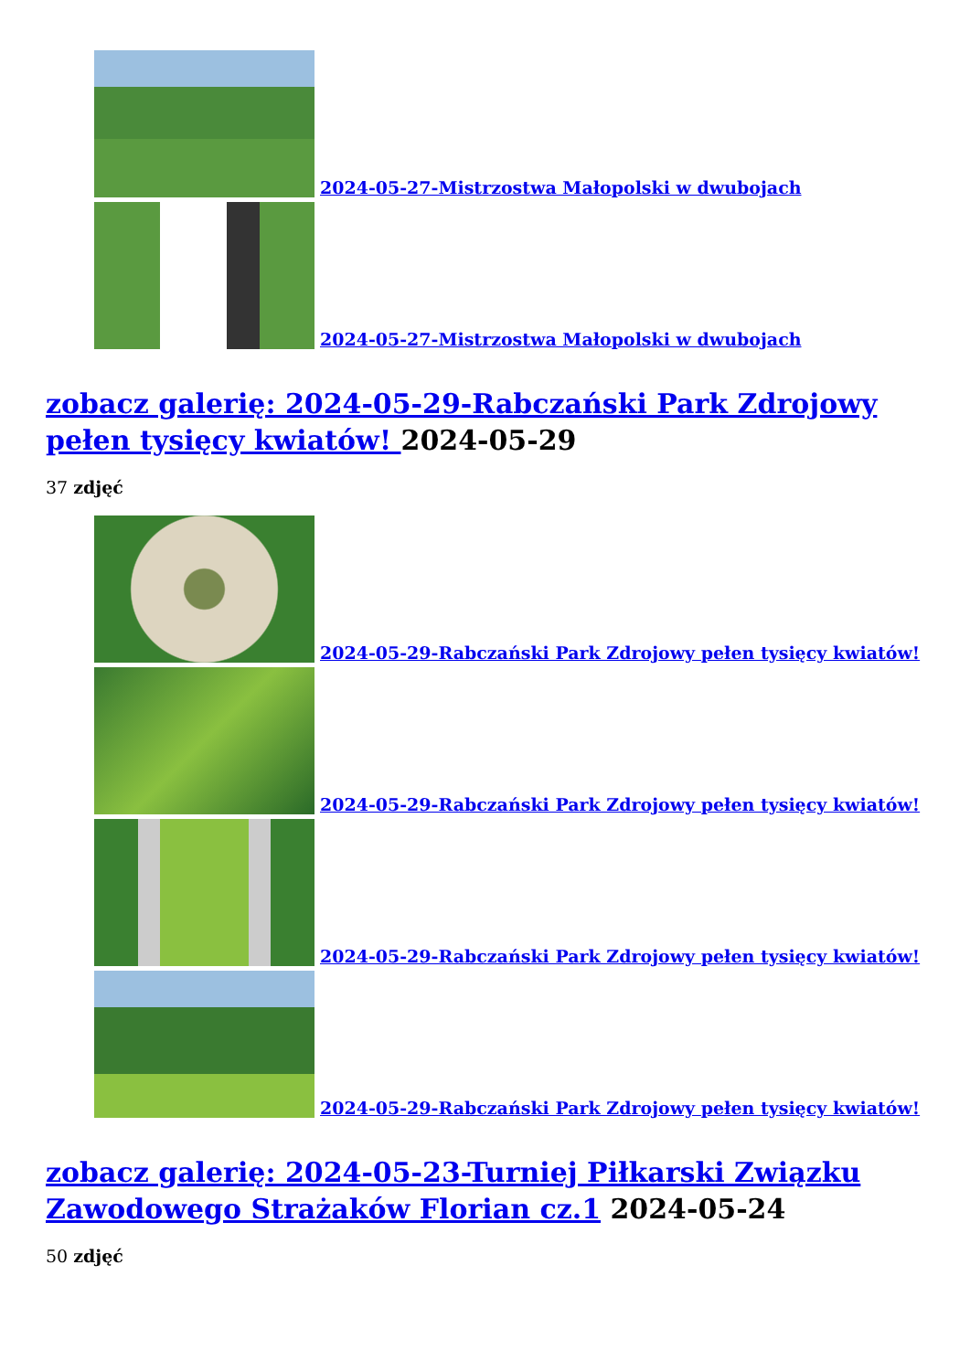2024-05-27-Mistrzostwa Małopolski w dwubojach
2024-05-27-Mistrzostwa Małopolski w dwubojach
zobacz galerię: 2024-05-29-Rabczański Park Zdrojowy pełen tysięcy kwiatów! 2024-05-29
37 zdjęć
2024-05-29-Rabczański Park Zdrojowy pełen tysięcy kwiatów!
2024-05-29-Rabczański Park Zdrojowy pełen tysięcy kwiatów!
2024-05-29-Rabczański Park Zdrojowy pełen tysięcy kwiatów!
2024-05-29-Rabczański Park Zdrojowy pełen tysięcy kwiatów!
zobacz galerię: 2024-05-23-Turniej Piłkarski Związku Zawodowego Strażaków Florian cz.1 2024-05-24
50 zdjęć